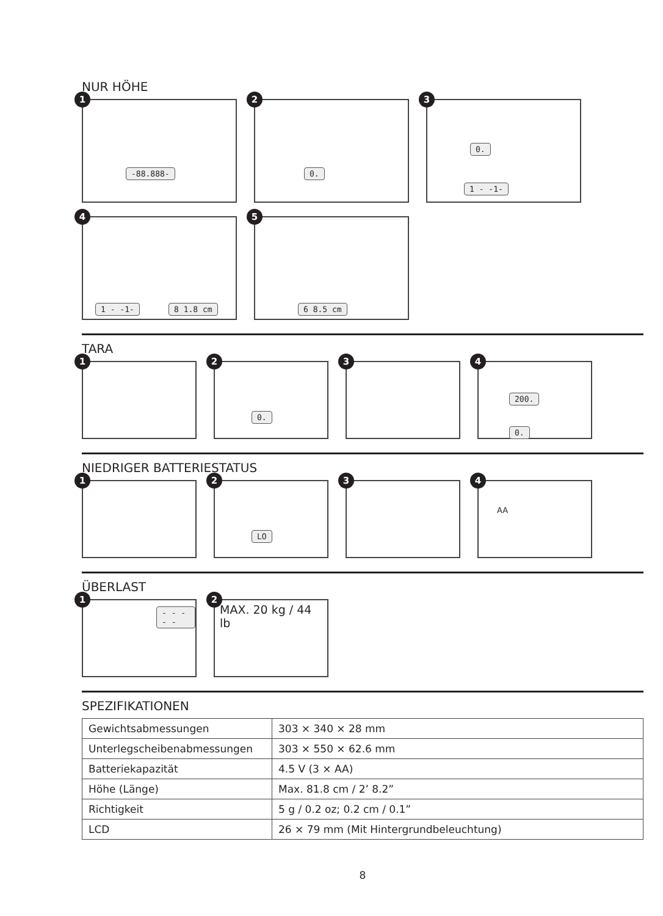NUR HÖHE
1
-88.888-
2
0.
3
0.
1 - -1-
4
1 - -1- 8 1.8 cm
5
6 8.5 cm
TARA
1
2
0.
3
4
200.
0.
NIEDRIGER BATTERIESTATUS
1
2
LO
3
4
AA
ÜBERLAST
1
- - - - -
2
MAX. 20 kg / 44 lb
SPEZIFIKATIONEN
| Gewichtsabmessungen | 303 × 340 × 28 mm |
| Unterlegscheibenabmessungen | 303 × 550 × 62.6 mm |
| Batteriekapazität | 4.5 V (3 × AA) |
| Höhe (Länge) | Max. 81.8 cm / 2’ 8.2” |
| Richtigkeit | 5 g / 0.2 oz; 0.2 cm / 0.1” |
| LCD | 26 × 79 mm (Mit Hintergrundbeleuchtung) |
8